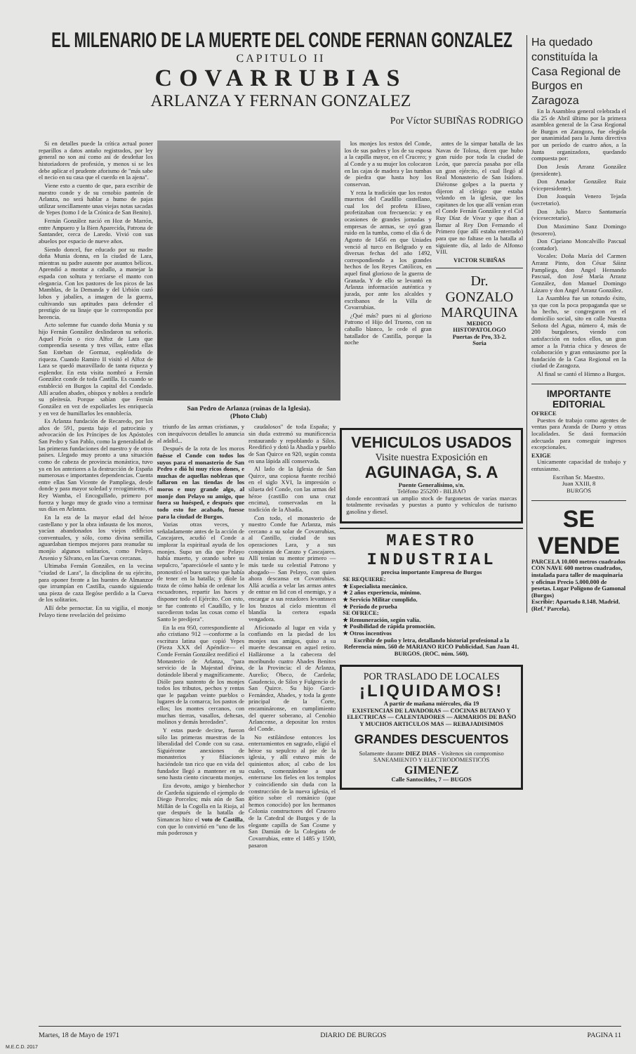EL MILENARIO DE LA MUERTE DEL CONDE FERNAN GONZALEZ
CAPITULO II
COVARRUBIAS
ARLANZA Y FERNAN GONZALEZ
Por Víctor SUBIÑAS RODRIGO
Si en detalles puede la crítica actual poner reparillos a datos antaño registrados, por ley general no son así como así de desdeñar los historiadores de profesión, y menos si se les debe aplicar el prudente aforismo de "más sabe el necio en su casa que el cuerdo en la ajena".
Viene esto a cuento de que, para escribir de nuestro conde y de su cenobio panteón de Arlanza, no será hablar a humo de pajas utilizar sencillamente unas viejas notas sacadas de Yepes (tomo I de la Crónica de San Benito).
Fernán González nació en Hoz de Marrón, entre Ampuero y la Bien Aparecida, Patrona de Santander, cerca de Laredo. Vivió con sus abuelos por espacio de nueve años.
Siendo doncel, fue educado por su madre doña Munia donna, en la ciudad de Lara, mientras su padre ausente por asuntos bélicos. Aprendió a montar a caballo, a manejar la espada con soltura y terciarse el manto con elegancia. Con los pastores de los picos de las Mamblas, de la Demanda y del Urbión cazó lobos y jabalíes, a imagen de la guerra, cultivando sus aptitudes para defender el prestigio de su linaje que le correspondía por herencia.
Acto solemne fue cuando doña Munia y su hijo Fernán González deslindaron su señorío. Aquel Picón o rico Alfoz de Lara que comprendía sesenta y tres villas, entre ellas San Esteban de Gormaz, espléndida de riqueza. Cuando Ramiro II visitó el Alfoz de Lara se quedó maravillado de tanta riqueza y esplendor. En esta visita nombró a Fernán González conde de toda Castilla. Es cuando se estableció en Burgos la capital del Condado. Allí acuden abades, obispos y nobles a rendirle su pleitesía. Porque sabían que Fernán González en vez de expoliarles les enriquecía y en vez de humillarlos les ennoblecía.
Es Arlanza fundación de Recaredo, por los años de 591, puesta bajo el patrocinio y advocación de los Príncipes de los Apóstoles San Pedro y San Pablo, como la generalidad de las primeras fundaciones del nuestro y de otros países. Llegado muy pronto a una situación como de cabeza de provincia monástica, tuvo ya en los anteriores a la destrucción de España numerosas e importantes dependencias. Cuenta entre ellas San Vicente de Pampliega, desde donde y para mayor soledad y recogimiento, el Rey Wamba, el Encogullado, primero por fuerza y luego muy de grado vino a terminar sus días en Arlanza.
En la era de la mayor edad del héroe castellano y por la obra infausta de los moros, yacían abandonados los viejos edificios conventuales, y sólo, como divina semilla, aguardaban tiempos mejores para reanudar su monjío algunos solitarios, como Pelayo, Arsenio y Silvano, en las Cuevas cercanas.
Ultimaba Fernán Gonzáles, en la vecina "ciudad de Lara", la disciplina de su ejército, para oponer frente a las huestes de Almanzor que irrumpían en Castilla, cuando siguiendo una pieza de caza llegóse perdido a la Cueva de los solitarios.
Allí debe pernoctar. En su vigilia, el monje Pelayo tiene revelación del próximo
San Pedro de Arlanza (ruinas de la Iglesia).
(Photo Club)
los monjes los restos del Conde, los de sus padres y los de su esposa a la capilla mayor, en el Crucero; y al Conde y a su mujer los colocaron en las cajas de madera y las tumbas de piedra que hasta hoy los conservan.
Y reza la tradición que los restos muertos del Caudillo castellano, cual los del profeta Eliseo, profetizaban con frecuencia: y en ocasiones de grandes jornadas y empresas de armas, se oyó gran ruido en la tumba, como el día 6 de Agosto de 1456 en que Uniades venció al turco en Belgrado y en diversas fechas del año 1492, correspondiendo a los grandes hechos de los Reyes Católicos, en aquel final glorioso de la guerra de Granada. Y de ello se levantó en Arlanza información auténtica y jurada, por ante los alcaldes y escribanos de la Villa de Covarrubias.
¿Qué más? pues ni al glorioso Patrono el Hijo del Trueno, con su caballo blanco, le cede el gran batallador de Castilla, porque la noche
antes de la simpar batalla de las Navas de Tolosa, dicen que hubo gran ruido por toda la ciudad de León, que parecía pasaba por ella un gran ejército, el cual llegó al Real Monasterio de San Isidoro. Diéronse golpes a la puerta y dijeron al clérigo que estaba velando en la iglesia, que los capitanes de los que allí venían eran el Conde Fernán González y el Cid Ruy Díaz de Vivar y que iban a llamar al Rey Don Fernando el Primero (que allí estaba enterrado) para que no faltase en la batalla al siguiente día, al lado de Alfonso VIII.
VICTOR SUBIÑAS
Dr. GONZALO MARQUINA
MEDICO
HISTOPATOLOGO
Puertas de Pro, 33-2.
Soria
triunfo de las armas cristianas, y con inequívocos detalles lo anuncia al adalid...
Después de la rota de los moros fuésse el Conde con todos los suyos para el monasterio de San Pedro e dió hi muy ricos dones, e muchas de aquellas noblezas que fallaron en las tiendas de los moros e muy grande algo, al monje don Pelayo su amigo, que fuera su huésped, e después que todo esto fue acabado, fuesse para la ciudad de Burgos.
Varias otras veces, y señaladamente antes de la acción de Cascajares, acudió el Conde a implorar la espiritual ayuda de los monjes. Supo un día que Pelayo había muerto, y orando sobre su sepulcro, "apareciósele el santo y le pronosticó el buen suceso que había de tener en la batalla; y díole la traza de cómo había de ordenar los escuadrones, repartir las haces y disponer todo el Ejército. Con esto, se fue contento el Caudillo, y le sucedieron todas las cosas como el Santo le predijera".
En la era 950, correspondiente al año cristiano 912 —conforme a la escritura latina que copió Yepes (Pieza XXX del Apéndice— el Conde Fernán González reedificó el Monasterio de Arlanza, "para servicio de la Majestad divina, dotándole liberal y magníficamente. Dióle para sustento de los monjes todos los tributos, pechos y rentas que le pagaban veinte pueblos o lugares de la comarca; los pastos de ellos; los montes cercanos, con muchas tierras, vasallos, dehesas, molinos y demás heredades".
Y estas puede decirse, fueron sólo las primeras muestras de la liberalidad del Conde con su casa. Siguiéronse anexiones de monasterios y filiaciones haciéndole tan rico que en vida del fundador llegó a mantener en su seno hasta ciento cincuenta monjes.
Era devoto, amigo y bienhechor de Cardeña siguiendo el ejemplo de Diego Porcelos; más aún de San Millán de la Cogolla en la Rioja, al que después de la batalla de Simancas hizo el voto de Castilla, con que lo convirtió en "uno de los más poderosos y
caudalosos" de toda España; y sin duda extremó su munificencia restaurando y repoblando a Silos. Reedificó y dotó la Abadía y pueblo de San Quirce en 920, según consta en una lápida allí conservada.
Al lado de la Iglesia de San Quirce, una copiosa fuente recibió en el siglo XVI, la impresión o silueta del Conde, con las armas del héroe (castillo con una cruz encima), conservadas en la tradición de la Abadía.
Con todo, el monasterio de nuestro Conde fue Arlanza, más cercano a su solar de Covarrubias, al Castillo, ciudad de sus operaciones Lara, y a sus conquistas de Carazo y Cascajares. Allí tenían su mentor primero —más tarde su celestial Patrono y abogado— San Pelayo, con quien ahora descansa en Covarrubias. Allá acudía a velar las armas antes de entrar en lid con el enemigo, y a encargar a sus rezadores levantasen los brazos al cielo mientras él blandía la certera espada vengadora.
Aficionado al lugar en vida y confiando en la piedad de los monjes sus amigos, quiso a su muerte descansar en aquel retiro. Halláronse a la cabecera del moribundo cuatro Abades Benitos de la Provincia: el de Arlanza, Aurelio; Obeco, de Cardeña; Gaudencio, de Silos y Fulgencio de San Quirce. Su hijo Garci-Fernández, Abades, y toda la gente principal de la Corte, encamináronse, en cumplimiento del querer soberano, al Cenobio Arlancense, a depositar los restos del Conde.
No estilándose entonces los enterramientos en sagrado, eligió el héroe su sepulcro al pie de la iglesia, y allí estuvo más de quinientos años; al cabo de los cuales, comenzándose a usar enterrarse los fieles en los templos y coincidiendo sin duda con la construcción de la nueva iglesia, el gótico sobre el románico (que hemos conocido) por los hermanos Colonia constructores del Crucero de la Catedral de Burgos y de la elegante capilla de San Cosme y San Damián de la Colegiata de Covarrubias, entre el 1485 y 1500, pasaron
VEHICULOS USADOS
Visite nuestra Exposición en
AGUINAGA, S. A
Puente Generalísimo, s/n.
Teléfono 255200 - BILBAO
donde encontrará un amplio stock de furgonetas de varias marcas totalmente revisadas y puestas a punto y vehículos de turismo gasolina y diesel.
MAESTRO
INDUSTRIAL
precisa importante Empresa de Burgos
SE REQUIERE:
★ Especialista mecánico.
★ 2 años experiencia, mínimo.
★ Servicio Militar cumplido.
★ Período de prueba
SE OFRECE:
★ Remuneración, según valía.
★ Posibilidad de rápida promoción.
★ Otros incentivos
Escribir de puño y letra, detallando historial profesional a la Referencia núm. 560 de MARIANO RICO Publicidad. San Juan 41. BURGOS. (ROC. núm. 560).
POR TRASLADO DE LOCALES
¡LIQUIDAMOS!
A partir de mañana miércoles, día 19
EXISTENCIAS DE LAVADORAS — COCINAS BUTANO Y ELECTRICAS — CALENTADORES — ARMARIOS DE BAÑO Y MUCHOS ARTICULOS MAS — REBAJADISIMOS
GRANDES DESCUENTOS
Solamente durante DIEZ DIAS - Visítenos sin compromiso
SANEAMIENTO Y ELECTRODOMESTICOS GIMENEZ
Calle Santocildes, 7 — BUGOS
Ha quedado constituída la Casa Regional de Burgos en Zaragoza
En la Asamblea general celebrada el día 25 de Abril último por la primera asamblea general de la Casa Regional de Burgos en Zaragoza, fue elegida por unanimidad para la Junta directiva por un período de cuatro años, a la Junta organizadora, quedando compuesta por:
Don Jesús Arranz González (presidente).
Don Amador González Ruiz (vicepresidente).
Don Joaquín Venero Tejada (secretario).
Don Julio Marco Santamaría (vicesecretario).
Don Maximino Sanz Domingo (tesorero).
Don Cipriano Moncalvillo Pascual (contador).
Vocales: Doña María del Carmen Arranz Pinto, don César Sáinz Pampliega, don Angel Hernando Pascual, don José María Arranz González, don Manuel Domingo Lázaro y don Angel Arranz González.
La Asamblea fue un rotundo éxito, ya que con la poca propaganda que se ha hecho, se congregaron en el domicilio social, sito en calle Nuestra Señora del Agua, número 4, más de 200 burgaleses, viendo con satisfacción en todos ellos, un gran amor a la Patria chica y deseos de colaboración y gran entusiasmo por la fundación de la Casa Regional en la ciudad de Zaragoza.
Al final se cantó el Himno a Burgos.
IMPORTANTE EDITORIAL
OFRECE
Puestos de trabajo como agentes de ventas para Aranda de Duero y otras localidades. Se dará formación adecuada para conseguir ingresos excepcionales.
EXIGE
Unicamente capacidad de trabajo y entusiasmo.
Escriban Sr. Maestro.
Juan XXIII, 8
BURGOS
SE VENDE
PARCELA 10.000 metros cuadrados CON NAVE 600 metros cuadrados, instalada para taller de maquinaria y oficinas Precio 5.000.000 de pesetas. Lugar Polígono de Gamonal (Burgos)
Escribir: Apartado 8.148. Madrid. (Ref.ª Parcela).
Martes, 18 de Mayo de 1971 DIARIO DE BURGOS PAGINA 11
M.E.C.D. 2017